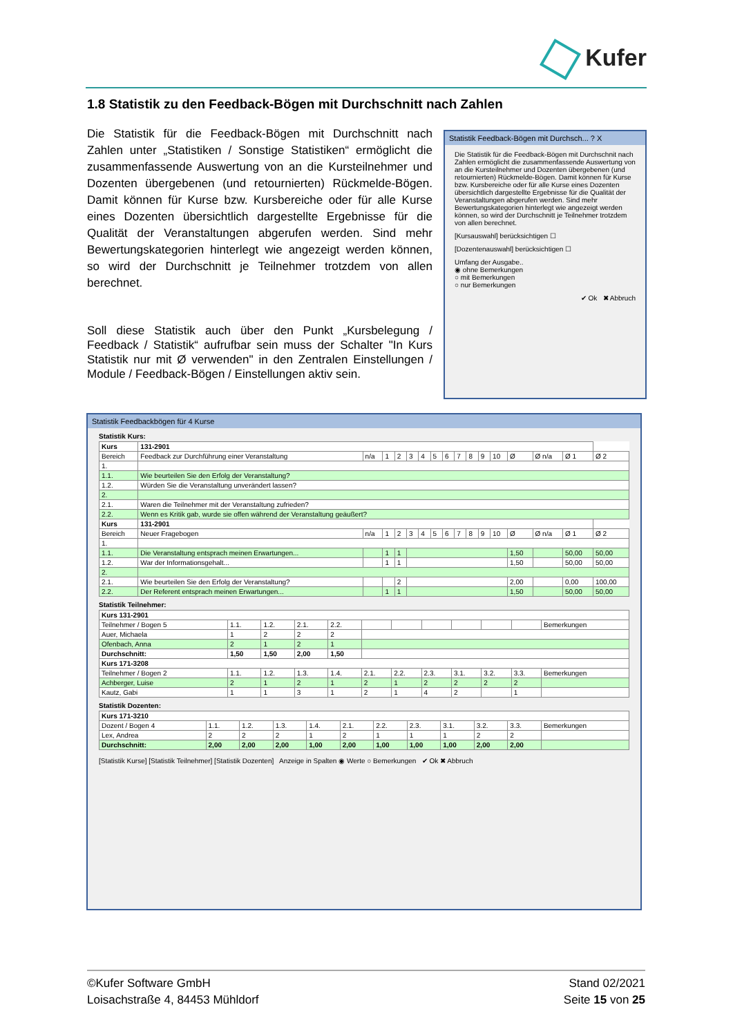Kufer
1.8 Statistik zu den Feedback-Bögen mit Durchschnitt nach Zahlen
Die Statistik für die Feedback-Bögen mit Durchschnitt nach Zahlen unter „Statistiken / Sonstige Statistiken“ ermöglicht die zusammenfassende Auswertung von an die Kursteilnehmer und Dozenten übergebenen (und retournierten) Rückmelde-Bögen. Damit können für Kurse bzw. Kursbereiche oder für alle Kurse eines Dozenten übersichtlich dargestellte Ergebnisse für die Qualität der Veranstaltungen abgerufen werden. Sind mehr Bewertungskategorien hinterlegt wie angezeigt werden können, so wird der Durchschnitt je Teilnehmer trotzdem von allen berechnet.
Soll diese Statistik auch über den Punkt „Kursbelegung / Feedback / Statistik“ aufrufbar sein muss der Schalter "In Kurs Statistik nur mit Ø verwenden" in den Zentralen Einstellungen / Module / Feedback-Bögen / Einstellungen aktiv sein.
Statistik Feedback-Bögen mit Durchsch... ? X
Die Statistik für die Feedback-Bögen mit Durchschnit nach Zahlen ermöglicht die zusammenfassende Auswertung von an die Kursteilnehmer und Dozenten übergebenen (und retournierten) Rückmelde-Bögen. Damit können für Kurse bzw. Kursbereiche oder für alle Kurse eines Dozenten übersichtlich dargestellte Ergebnisse für die Qualität der Veranstaltungen abgerufen werden. Sind mehr Bewertungskategorien hinterlegt wie angezeigt werden können, so wird der Durchschnitt je Teilnehmer trotzdem von allen berechnet.
[Kursauswahl] berücksichtigen ☐
[Dozentenauswahl] berücksichtigen ☐
Umfang der Ausgabe..
◉ ohne Bemerkungen
○ mit Bemerkungen
○ nur Bemerkungen
✔ Ok ✖ Abbruch
Statistik Feedbackbögen für 4 Kurse
Statistik Kurs:
| Kurs | 131-2901 | | | | | | | | | | | | | | | |
| --- | --- | --- | --- | --- | --- | --- | --- | --- | --- | --- | --- | --- | --- | --- | --- | --- |
| Bereich | Feedback zur Durchführung einer Veranstaltung | n/a | 1 | 2 | 3 | 4 | 5 | 6 | 7 | 8 | 9 | 10 | Ø | Ø n/a | Ø 1 | Ø 2 |
| 1. | | | | | | | | | | | | | | | | |
| 1.1. | Wie beurteilen Sie den Erfolg der Veranstaltung? | | | | | | | | | | | | | | | |
| 1.2. | Würden Sie die Veranstaltung unverändert lassen? | | | | | | | | | | | | | | | |
| 2. | | | | | | | | | | | | | | | | |
| 2.1. | Waren die Teilnehmer mit der Veranstaltung zufrieden? | | | | | | | | | | | | | | | |
| 2.2. | Wenn es Kritik gab, wurde sie offen während der Veranstaltung geäußert? | | | | | | | | | | | | | | | |
| Kurs | 131-2901 | | | | | | | | | | | | | | | |
| Bereich | Neuer Fragebogen | n/a | 1 | 2 | 3 | 4 | 5 | 6 | 7 | 8 | 9 | 10 | Ø | Ø n/a | Ø 1 | Ø 2 |
| 1. | | | | | | | | | | | | | | | | |
| 1.1. | Die Veranstaltung entsprach meinen Erwartungen... | | 1 | 1 | | | | | | | | | 1,50 | | 50,00 | 50,00 |
| 1.2. | War der Informationsgehalt... | | 1 | 1 | | | | | | | | | 1,50 | | 50,00 | 50,00 |
| 2. | | | | | | | | | | | | | | | | |
| 2.1. | Wie beurteilen Sie den Erfolg der Veranstaltung? | | | 2 | | | | | | | | | 2,00 | | 0,00 | 100,00 |
| 2.2. | Der Referent entsprach meinen Erwartungen... | | 1 | 1 | | | | | | | | | 1,50 | | 50,00 | 50,00 |
Statistik Teilnehmer:
| Kurs 131-2901 | | | | | | | | | | | |
| --- | --- | --- | --- | --- | --- | --- | --- | --- | --- | --- | --- |
| Teilnehmer / Bogen 5 | 1.1. | 1.2. | 2.1. | 2.2. | | | | | | | Bemerkungen |
| Auer, Michaela | 1 | 2 | 2 | 2 | | | | | | | |
| Ofenbach, Anna | 2 | 1 | 2 | 1 | | | | | | | |
| Durchschnitt: | 1,50 | 1,50 | 2,00 | 1,50 | | | | | | | |
| Kurs 171-3208 | | | | | | | | | | | |
| Teilnehmer / Bogen 2 | 1.1. | 1.2. | 1.3. | 1.4. | 2.1. | 2.2. | 2.3. | 3.1. | 3.2. | 3.3. | Bemerkungen |
| Achberger, Luise | 2 | 1 | 2 | 1 | 2 | 1 | 2 | 2 | 2 | 2 | |
| Kautz, Gabi | 1 | 1 | 3 | 1 | 2 | 1 | 4 | 2 | | 1 | |
Statistik Dozenten:
| Kurs 171-3210 | | | | | | | | | | | |
| --- | --- | --- | --- | --- | --- | --- | --- | --- | --- | --- | --- |
| Dozent / Bogen 4 | 1.1. | 1.2. | 1.3. | 1.4. | 2.1. | 2.2. | 2.3. | 3.1. | 3.2. | 3.3. | Bemerkungen |
| Lex, Andrea | 2 | 2 | 2 | 1 | 2 | 1 | 1 | 1 | 2 | 2 | |
| Durchschnitt: | 2,00 | 2,00 | 2,00 | 1,00 | 2,00 | 1,00 | 1,00 | 1,00 | 2,00 | 2,00 | |
[Statistik Kurse] [Statistik Teilnehmer] [Statistik Dozenten] Anzeige in Spalten ◉ Werte ○ Bemerkungen ✔ Ok ✖ Abbruch
©Kufer Software GmbH
Loisachstraße 4, 84453 Mühldorf
Stand 02/2021
Seite 15 von 25